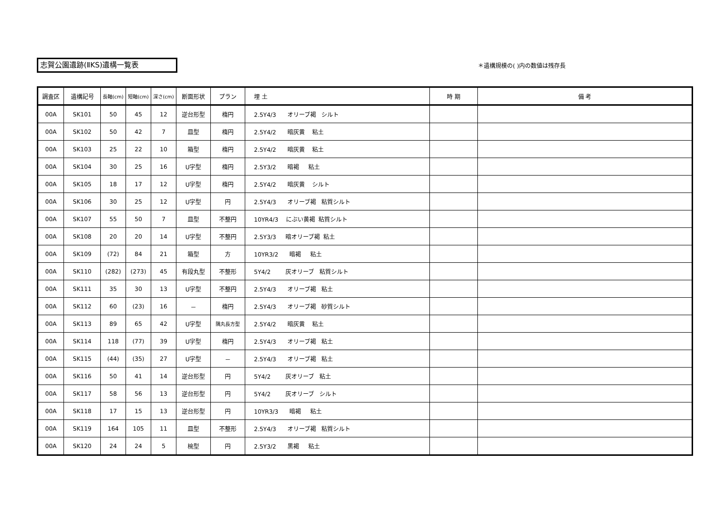志賀公園遺跡(ⅡKS)遺構一覧表 ＊遺構規模の( )内の数値は残存長
| 調査区 | 遺構記号 | 長軸(cm) | 短軸(cm) | 深さ(cm) | 断面形状 | プラン | 埋 土 | 時 期 | 備 考 |
| --- | --- | --- | --- | --- | --- | --- | --- | --- | --- |
| 00A | SK101 | 50 | 45 | 12 | 逆台形型 | 楕円 | 2.5Y4/3 オリーブ褐 シルト | | |
| 00A | SK102 | 50 | 42 | 7 | 皿型 | 楕円 | 2.5Y4/2 暗灰黄 粘土 | | |
| 00A | SK103 | 25 | 22 | 10 | 箱型 | 楕円 | 2.5Y4/2 暗灰黄 粘土 | | |
| 00A | SK104 | 30 | 25 | 16 | U字型 | 楕円 | 2.5Y3/2 暗褐 粘土 | | |
| 00A | SK105 | 18 | 17 | 12 | U字型 | 楕円 | 2.5Y4/2 暗灰黄 シルト | | |
| 00A | SK106 | 30 | 25 | 12 | U字型 | 円 | 2.5Y4/3 オリーブ褐 粘質シルト | | |
| 00A | SK107 | 55 | 50 | 7 | 皿型 | 不整円 | 10YR4/3 にぶい黄褐 粘質シルト | | |
| 00A | SK108 | 20 | 20 | 14 | U字型 | 不整円 | 2.5Y3/3 暗オリーブ褐 粘土 | | |
| 00A | SK109 | (72) | 84 | 21 | 箱型 | 方 | 10YR3/2 暗褐 粘土 | | |
| 00A | SK110 | (282) | (273) | 45 | 有段丸型 | 不整形 | 5Y4/2 灰オリーブ 粘質シルト | | |
| 00A | SK111 | 35 | 30 | 13 | U字型 | 不整円 | 2.5Y4/3 オリーブ褐 粘土 | | |
| 00A | SK112 | 60 | (23) | 16 | － | 楕円 | 2.5Y4/3 オリーブ褐 砂質シルト | | |
| 00A | SK113 | 89 | 65 | 42 | U字型 | 隅丸長方型 | 2.5Y4/2 暗灰黄 粘土 | | |
| 00A | SK114 | 118 | (77) | 39 | U字型 | 楕円 | 2.5Y4/3 オリーブ褐 粘土 | | |
| 00A | SK115 | (44) | (35) | 27 | U字型 | － | 2.5Y4/3 オリーブ褐 粘土 | | |
| 00A | SK116 | 50 | 41 | 14 | 逆台形型 | 円 | 5Y4/2 灰オリーブ 粘土 | | |
| 00A | SK117 | 58 | 56 | 13 | 逆台形型 | 円 | 5Y4/2 灰オリーブ シルト | | |
| 00A | SK118 | 17 | 15 | 13 | 逆台形型 | 円 | 10YR3/3 暗褐 粘土 | | |
| 00A | SK119 | 164 | 105 | 11 | 皿型 | 不整形 | 2.5Y4/3 オリーブ褐 粘質シルト | | |
| 00A | SK120 | 24 | 24 | 5 | 椀型 | 円 | 2.5Y3/2 黒褐 粘土 | | |